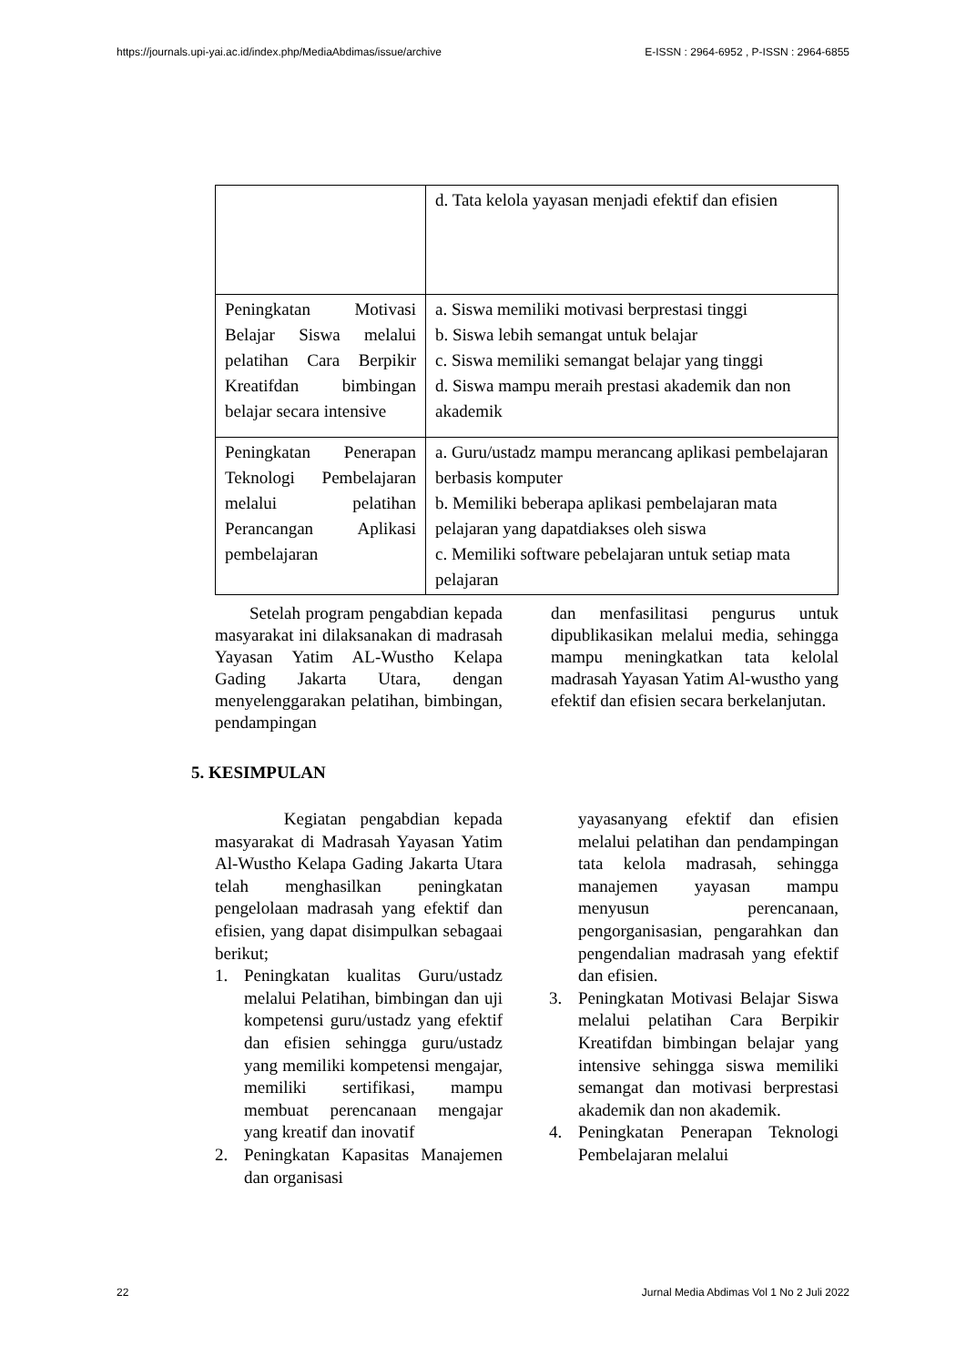https://journals.upi-yai.ac.id/index.php/MediaAbdimas/issue/archive E-ISSN : 2964-6952 , P-ISSN : 2964-6855
| | d. Tata kelola yayasan menjadi efektif dan efisien |
| Peningkatan Motivasi Belajar Siswa melalui pelatihan Cara Berpikir Kreatifdan bimbingan belajar secara intensive | a. Siswa memiliki motivasi berprestasi tinggi b. Siswa lebih semangat untuk belajar c. Siswa memiliki semangat belajar yang tinggi d. Siswa mampu meraih prestasi akademik dan non akademik |
| Peningkatan Penerapan Teknologi Pembelajaran melalui pelatihan Perancangan Aplikasi pembelajaran | a. Guru/ustadz mampu merancang aplikasi pembelajaran berbasis komputer b. Memiliki beberapa aplikasi pembelajaran mata pelajaran yang dapatdiakses oleh siswa c. Memiliki software pebelajaran untuk setiap mata pelajaran |
Setelah program pengabdian kepada masyarakat ini dilaksanakan di madrasah Yayasan Yatim AL-Wustho Kelapa Gading Jakarta Utara, dengan menyelenggarakan pelatihan, bimbingan, pendampingan
dan menfasilitasi pengurus untuk dipublikasikan melalui media, sehingga mampu meningkatkan tata kelolal madrasah Yayasan Yatim Al-wustho yang efektif dan efisien secara berkelanjutan.
5. KESIMPULAN
Kegiatan pengabdian kepada masyarakat di Madrasah Yayasan Yatim Al-Wustho Kelapa Gading Jakarta Utara telah menghasilkan peningkatan pengelolaan madrasah yang efektif dan efisien, yang dapat disimpulkan sebagaai berikut;
1. Peningkatan kualitas Guru/ustadz melalui Pelatihan, bimbingan dan uji kompetensi guru/ustadz yang efektif dan efisien sehingga guru/ustadz yang memiliki kompetensi mengajar, memiliki sertifikasi, mampu membuat perencanaan mengajar yang kreatif dan inovatif
2. Peningkatan Kapasitas Manajemen dan organisasi
yayasanyang efektif dan efisien melalui pelatihan dan pendampingan tata kelola madrasah, sehingga manajemen yayasan mampu menyusun perencanaan, pengorganisasian, pengarahkan dan pengendalian madrasah yang efektif dan efisien.
3. Peningkatan Motivasi Belajar Siswa melalui pelatihan Cara Berpikir Kreatifdan bimbingan belajar yang intensive sehingga siswa memiliki semangat dan motivasi berprestasi akademik dan non akademik.
4. Peningkatan Penerapan Teknologi Pembelajaran melalui
22 Jurnal Media Abdimas Vol 1 No 2 Juli 2022